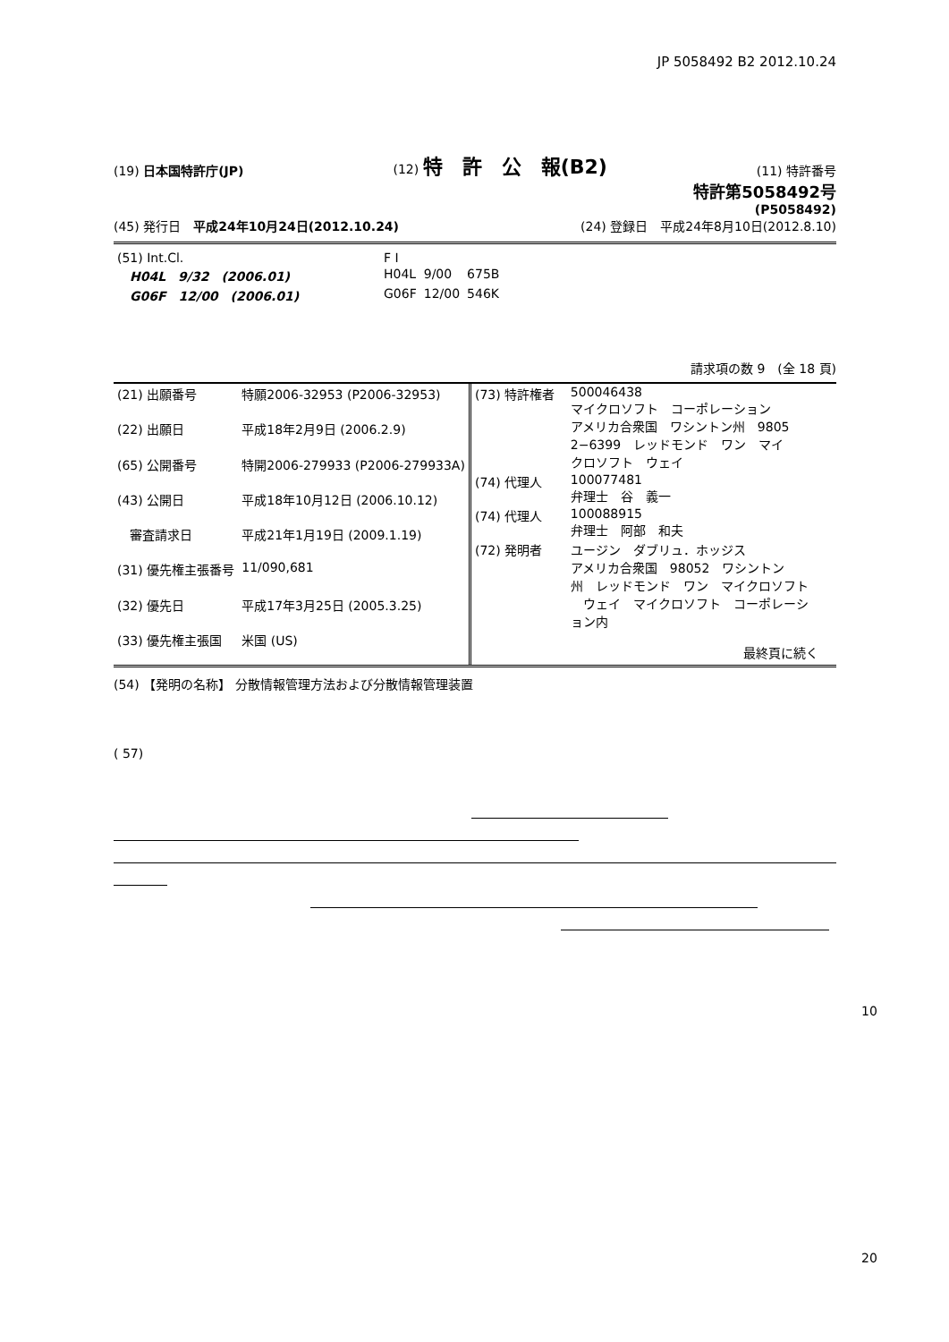JP 5058492 B2 2012.10.24
(19) 日本国特許庁(JP)
(12) 特　許　公　報(B2)
(11) 特許番号
特許第5058492号
(P5058492)
(45) 発行日　平成24年10月24日(2012.10.24)
(24) 登録日　平成24年8月10日(2012.8.10)
| (51) Int.Cl. | F I | | |
| H04L 9/32 (2006.01) | H04L | 9/00 | 675B |
| G06F 12/00 (2006.01) | G06F | 12/00 | 546K |
請求項の数 9　(全 18 頁)
| (21) 出願番号 | 特願2006-32953 (P2006-32953) |
| (22) 出願日 | 平成18年2月9日 (2006.2.9) |
| (65) 公開番号 | 特開2006-279933 (P2006-279933A) |
| (43) 公開日 | 平成18年10月12日 (2006.10.12) |
| 審査請求日 | 平成21年1月19日 (2009.1.19) |
| (31) 優先権主張番号 | 11/090,681 |
| (32) 優先日 | 平成17年3月25日 (2005.3.25) |
| (33) 優先権主張国 | 米国 (US) |
| (73) 特許権者 | 500046438 マイクロソフト コーポレーション アメリカ合衆国 ワシントン州 9805 2−6399 レッドモンド ワン マイ クロソフト ウェイ |
| (74) 代理人 | 100077481 弁理士 谷 義一 |
| (74) 代理人 | 100088915 弁理士 阿部 和夫 |
| (72) 発明者 | ユージン ダブリュ．ホッジス アメリカ合衆国 98052 ワシントン 州 レッドモンド ワン マイクロソフト ウェイ マイクロソフト コーポレーシ ョン内 |
| | 最終頁に続く |
(54) 【発明の名称】 分散情報管理方法および分散情報管理装置
( 57)
10
20